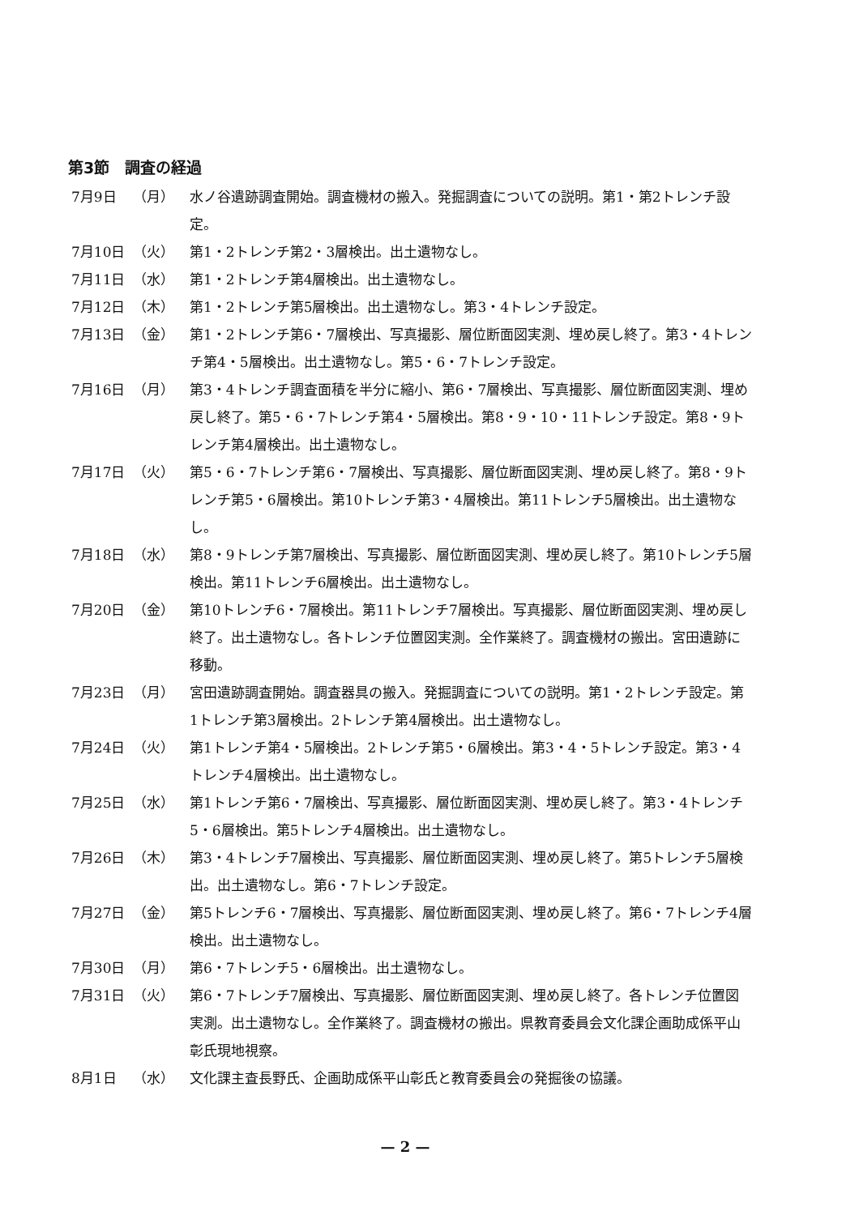第3節　調査の経過
7月9日 （月） 水ノ谷遺跡調査開始。調査機材の搬入。発掘調査についての説明。第1・第2トレンチ設定。
7月10日 （火） 第1・2トレンチ第2・3層検出。出土遺物なし。
7月11日 （水） 第1・2トレンチ第4層検出。出土遺物なし。
7月12日 （木） 第1・2トレンチ第5層検出。出土遺物なし。第3・4トレンチ設定。
7月13日 （金） 第1・2トレンチ第6・7層検出、写真撮影、層位断面図実測、埋め戻し終了。第3・4トレンチ第4・5層検出。出土遺物なし。第5・6・7トレンチ設定。
7月16日 （月） 第3・4トレンチ調査面積を半分に縮小、第6・7層検出、写真撮影、層位断面図実測、埋め戻し終了。第5・6・7トレンチ第4・5層検出。第8・9・10・11トレンチ設定。第8・9トレンチ第4層検出。出土遺物なし。
7月17日 （火） 第5・6・7トレンチ第6・7層検出、写真撮影、層位断面図実測、埋め戻し終了。第8・9トレンチ第5・6層検出。第10トレンチ第3・4層検出。第11トレンチ5層検出。出土遺物なし。
7月18日 （水） 第8・9トレンチ第7層検出、写真撮影、層位断面図実測、埋め戻し終了。第10トレンチ5層検出。第11トレンチ6層検出。出土遺物なし。
7月20日 （金） 第10トレンチ6・7層検出。第11トレンチ7層検出。写真撮影、層位断面図実測、埋め戻し終了。出土遺物なし。各トレンチ位置図実測。全作業終了。調査機材の搬出。宮田遺跡に移動。
7月23日 （月） 宮田遺跡調査開始。調査器具の搬入。発掘調査についての説明。第1・2トレンチ設定。第1トレンチ第3層検出。2トレンチ第4層検出。出土遺物なし。
7月24日 （火） 第1トレンチ第4・5層検出。2トレンチ第5・6層検出。第3・4・5トレンチ設定。第3・4トレンチ4層検出。出土遺物なし。
7月25日 （水） 第1トレンチ第6・7層検出、写真撮影、層位断面図実測、埋め戻し終了。第3・4トレンチ5・6層検出。第5トレンチ4層検出。出土遺物なし。
7月26日 （木） 第3・4トレンチ7層検出、写真撮影、層位断面図実測、埋め戻し終了。第5トレンチ5層検出。出土遺物なし。第6・7トレンチ設定。
7月27日 （金） 第5トレンチ6・7層検出、写真撮影、層位断面図実測、埋め戻し終了。第6・7トレンチ4層検出。出土遺物なし。
7月30日 （月） 第6・7トレンチ5・6層検出。出土遺物なし。
7月31日 （火） 第6・7トレンチ7層検出、写真撮影、層位断面図実測、埋め戻し終了。各トレンチ位置図実測。出土遺物なし。全作業終了。調査機材の搬出。県教育委員会文化課企画助成係平山彰氏現地視察。
8月1日 （水） 文化課主査長野氏、企画助成係平山彰氏と教育委員会の発掘後の協議。
— 2 —